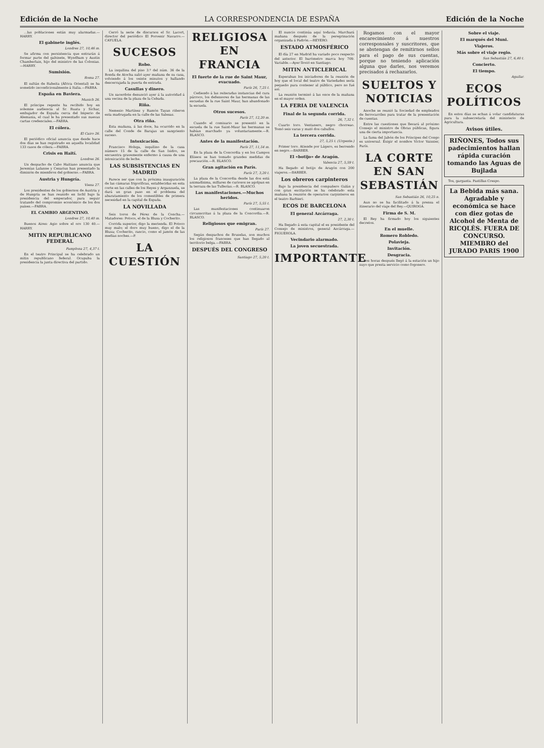Edición de la Noche LA CORRESPONDENCIA DE ESPAÑA Edición de la Noche
...las poblaciones están muy alarmadas.—HARRY.
El gabinete inglés.
Londres 27, 10,46 m.
Se afirma con persistencia que entrarán á formar parte del gabinete, Wyndham y Austin Chamberlain, hijo del ministro de las Colonias.—HARRY.
Sumisión.
Roma 27.
El sultán de Raheita (África Oriental) se ha sometido incondicionalmente á Italia.—FABRA.
España en Baviera.
Munich 26.
El príncipe regente ha recibido hoy en solemne audiencia al Sr. Ruata y Sichar, embajador de España cerca del Imperio de Alemania, el cual le ha presentado sus nuevas cartas credenciales.—FABRA.
El cólera.
El Cairo 26.
El periódico oficial anuncia que desde hace dos días se han registrado en aquella localidad 133 casos de cólera.—FABRA.
Crisis en Haití.
Londres 26.
Un despacho de Cabo Haitiano anuncia que Jeremías Lalanne y Cesarius han presentado la dimisión de miembros del gobierno.—FABRA.
Austria y Hungría.
Viena 27.
Los presidentes de los gobiernos de Austria y de Hungría se han reunido en Ischl bajo la presidencia del emperador, para seguir tratando del compromiso económico de los dos países.—FABRA.
EL CAMBIO ARGENTINO.
Londres 27, 10,40 m.
Buenos Aires: Agio sobre el oro 130 40.—HARRY.
MITIN REPUBLICANO FEDERAL
Pamplona 27, 4,37 t.
En el teatro Principal se ha celebrado un mitin republicano federal. Ocupaba la presidencia la junta directiva del partido.
Cerró la serie de discursos el Sr. Lacort, director del periódico El Porvenir Navarro.—CAYUELA.
SUCESOS
Robo.
La inquilina del piso 3.º del núm. 36 de la Ronda de Atocha salió ayer mañana de su casa, volviendo á los veinte minutos y hallando descerrajada la puerta de entrada.
Casullas y dinero.
Un sacerdote denunció ayer á la autoridad á una vecina de la plaza de la Cebada.
Riña.
Nemesio Martínez y Ramón Tayan riñeron esta madrugada en la calle de las Salesas.
Otra riña.
Esta mañana, á las doce, ha ocurrido en la calle del Conde de Barajas un sangriento suceso.
Intoxicación.
Francisco Holsga, inquilino de la casa número 15 de la calle de San Isidro, se encuentra gravemente enfermo á causa de una intoxicación de leche.
LAS SUBSISTENCIAS EN MADRID
Parece ser que con la próxima inauguración de las cámaras frigoríficas, establecidas en esta corte en las calles de los Reyes y Arganzuela, se dará un gran paso en el problema del abaratamiento de los comestibles de primera necesidad en la capital de España.
LA NOVILLADA
Seis toros de Pérez de la Concha.—Matadores: Potoco, el de la Blusa y Cocherito.
Corrida superior, digo la merienda. El Potoco muy malo; el doro muy bueno, digo el de la Blusa; Cocherito, rancio, como el jamón de las medias noches.—P.
LA CUESTIÓN RELIGIOSA EN FRANCIA
El fuerte de la rue de Saint Maur, evacuado.
París 26, 7,25 t.
Cediendo á las reiteradas instancias del cura párroco, los defensores de las hermanas de las escuelas de la rue Saint Maur, han abandonado la escuela.
Otros sucesos.
París 27, 12,20 m.
Cuando el comisario se presentó en la escuela de la rue Saint-Maur las hermanas se habían marchado ya voluntariamente.—R. BLASCO.
Antes de la manifestación.
París 27, 11,54 m.
En la plaza de la Concordia y en los Campos Elíseos se han tomado grandes medidas de precaución.—R. BLASCO.
Gran agitación en París.
París 27, 3,20 t.
La plaza de la Concordia desde las dos está animadísima, millares de curiosos se agolpan en la terraza de las Tullerías.—R. BLASCO.
Las manifestaciones.—Muchos heridos.
París 27, 5,55 t.
Las manifestaciones continuaron circunscritas á la plaza de la Concordia.—R. BLASCO.
Religiosos que emigran.
París 27.
Según despachos de Bruselas, son muchos los religiosos franceses que han llegado al territorio belga.—FABRA.
DESPUÉS DEL CONGRESO
Santiago 27, 5,20 t.
El nuncio continúa aquí todavía. Marchará mañana después de la peregrinación organizada á Padrón.—REYERO.
ESTADO ATMOSFÉRICO
El día 27 en Madrid ha variado poco respecto del anterior. El barómetro marca hoy 709. Variable.—Ayer llovió en Santiago.
MITIN ANTICLERICAL
Esperaban los iniciadores de la reunión de hoy que el local del teatro de Variedades sería pequeño para contener al público, pero no fué así.
La reunión terminó á las once de la mañana en el mayor orden.
LA FERIA DE VALENCIA
Final de la segunda corrida.
26, 7,32 t.
Cuarto toro. Ventanero, negro chorreao. Tomó seis varas y mató dos caballos.
La tercera corrida.
27, 5,25 t. (Urgente.)
Primer toro. Atiende por Lágero, es berrendo en negro.—BARBER.
El «botijo» de Aragón.
Valencia 27, 5,59 t.
Ha llegado el botijo de Aragón con 200 viajeros.—BARBER.
Los obreros carpinteros
Bajo la presidencia del compañero Galán y con gran excitación se ha celebrado esta mañana la reunión de operarios carpinteros en el teatro Barbieri.
ECOS DE BARCELONA
El general Azcárraga.
27, 2,30 t.
Ha llegado á esta capital el ex presidente del Consejo de ministros, general Azcárraga.—FIGUEROLA.
Vecindario alarmado.
La joven secuestrada.
IMPORTANTE
Rogamos con el mayor encarecimiento á nuestros corresponsales y suscritores, que se abstengan de remitirnos sellos para el pago de sus cuentas, porque no teniendo aplicación alguna que darles, nos veremos precisados á rechazarlos.
SUELTOS Y NOTICIAS
Anoche se reunió la Sociedad de empleados de ferrocarriles para tratar de la presentación de cuentas.
Entre las cuestiones que llevará al próximo Consejo el ministro de Obras públicas, figura una de cierta importancia.
La fama del Jabón de los Príncipes del Congo es universal. Exigir el nombre Víctor Vaissier, París.
LA CORTE EN SAN SEBASTIÁN
San Sebastián 26, 10,25 n.
Aun no se ha facilitado á la prensa el itinerario del viaje del Rey.—QUIROGA.
Firma de S. M.
El Rey ha firmado hoy los siguientes decretos.
En el muelle.
Romero Robledo.
Polavieja.
Invitación.
Desgracia.
Dos horas después llegó á la estación un hijo suyo que presta servicio como fogonero.
Sobre el viaje.
El marqués del Muni.
Viajeros.
Más sobre el viaje regio.
San Sebastián 27, 6,40 t.
Concierto.
El tiempo.
Aguilar.
ECOS POLÍTICOS
En estos días se echan á volar candidaturas para la subsecretaría del ministerio de Agricultura.
Avisos útiles.
RIÑONES, Todos sus padecimientos hallan rápida curación tomando las Aguas de Bujlada
Tos, garganta. Pastillas Crespo.
La Bebida más sana. Agradable y económica se hace con diez gotas de Alcohol de Menta de RICQLÈS. FUERA DE CONCURSO. MIEMBRO del JURADO PARIS 1900